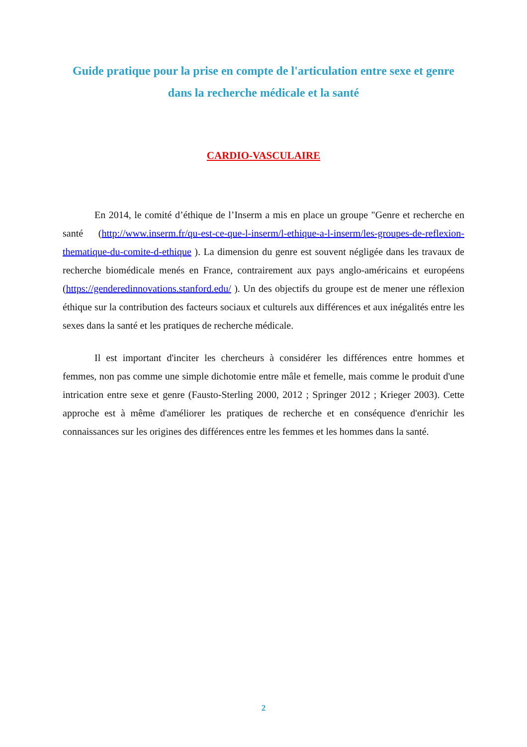Guide pratique pour la prise en compte de l'articulation entre sexe et genre dans la recherche médicale et la santé
CARDIO-VASCULAIRE
En 2014, le comité d’éthique de l’Inserm a mis en place un groupe "Genre et recherche en santé (http://www.inserm.fr/qu-est-ce-que-l-inserm/l-ethique-a-l-inserm/les-groupes-de-reflexion-thematique-du-comite-d-ethique ). La dimension du genre est souvent négligée dans les travaux de recherche biomédicale menés en France, contrairement aux pays anglo-américains et européens (https://genderedinnovations.stanford.edu/ ). Un des objectifs du groupe est de mener une réflexion éthique sur la contribution des facteurs sociaux et culturels aux différences et aux inégalités entre les sexes dans la santé et les pratiques de recherche médicale.
Il est important d'inciter les chercheurs à considérer les différences entre hommes et femmes, non pas comme une simple dichotomie entre mâle et femelle, mais comme le produit d'une intrication entre sexe et genre (Fausto-Sterling 2000, 2012 ; Springer 2012 ; Krieger 2003). Cette approche est à même d'améliorer les pratiques de recherche et en conséquence d'enrichir les connaissances sur les origines des différences entre les femmes et les hommes dans la santé.
2